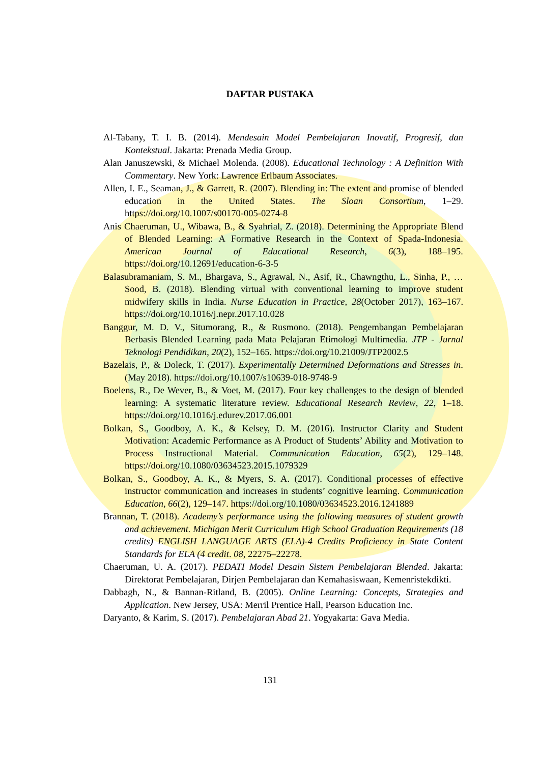DAFTAR PUSTAKA
Al-Tabany, T. I. B. (2014). Mendesain Model Pembelajaran Inovatif, Progresif, dan Kontekstual. Jakarta: Prenada Media Group.
Alan Januszewski, & Michael Molenda. (2008). Educational Technology : A Definition With Commentary. New York: Lawrence Erlbaum Associates.
Allen, I. E., Seaman, J., & Garrett, R. (2007). Blending in: The extent and promise of blended education in the United States. The Sloan Consortium, 1–29. https://doi.org/10.1007/s00170-005-0274-8
Anis Chaeruman, U., Wibawa, B., & Syahrial, Z. (2018). Determining the Appropriate Blend of Blended Learning: A Formative Research in the Context of Spada-Indonesia. American Journal of Educational Research, 6(3), 188–195. https://doi.org/10.12691/education-6-3-5
Balasubramaniam, S. M., Bhargava, S., Agrawal, N., Asif, R., Chawngthu, L., Sinha, P., … Sood, B. (2018). Blending virtual with conventional learning to improve student midwifery skills in India. Nurse Education in Practice, 28(October 2017), 163–167. https://doi.org/10.1016/j.nepr.2017.10.028
Banggur, M. D. V., Situmorang, R., & Rusmono. (2018). Pengembangan Pembelajaran Berbasis Blended Learning pada Mata Pelajaran Etimologi Multimedia. JTP - Jurnal Teknologi Pendidikan, 20(2), 152–165. https://doi.org/10.21009/JTP2002.5
Bazelais, P., & Doleck, T. (2017). Experimentally Determined Deformations and Stresses in. (May 2018). https://doi.org/10.1007/s10639-018-9748-9
Boelens, R., De Wever, B., & Voet, M. (2017). Four key challenges to the design of blended learning: A systematic literature review. Educational Research Review, 22, 1–18. https://doi.org/10.1016/j.edurev.2017.06.001
Bolkan, S., Goodboy, A. K., & Kelsey, D. M. (2016). Instructor Clarity and Student Motivation: Academic Performance as A Product of Students’ Ability and Motivation to Process Instructional Material. Communication Education, 65(2), 129–148. https://doi.org/10.1080/03634523.2015.1079329
Bolkan, S., Goodboy, A. K., & Myers, S. A. (2017). Conditional processes of effective instructor communication and increases in students’ cognitive learning. Communication Education, 66(2), 129–147. https://doi.org/10.1080/03634523.2016.1241889
Brannan, T. (2018). Academy’s performance using the following measures of student growth and achievement. Michigan Merit Curriculum High School Graduation Requirements (18 credits) ENGLISH LANGUAGE ARTS (ELA)-4 Credits Proficiency in State Content Standards for ELA (4 credit. 08, 22275–22278.
Chaeruman, U. A. (2017). PEDATI Model Desain Sistem Pembelajaran Blended. Jakarta: Direktorat Pembelajaran, Dirjen Pembelajaran dan Kemahasiswaan, Kemenristekdikti.
Dabbagh, N., & Bannan-Ritland, B. (2005). Online Learning: Concepts, Strategies and Application. New Jersey, USA: Merril Prentice Hall, Pearson Education Inc.
Daryanto, & Karim, S. (2017). Pembelajaran Abad 21. Yogyakarta: Gava Media.
131